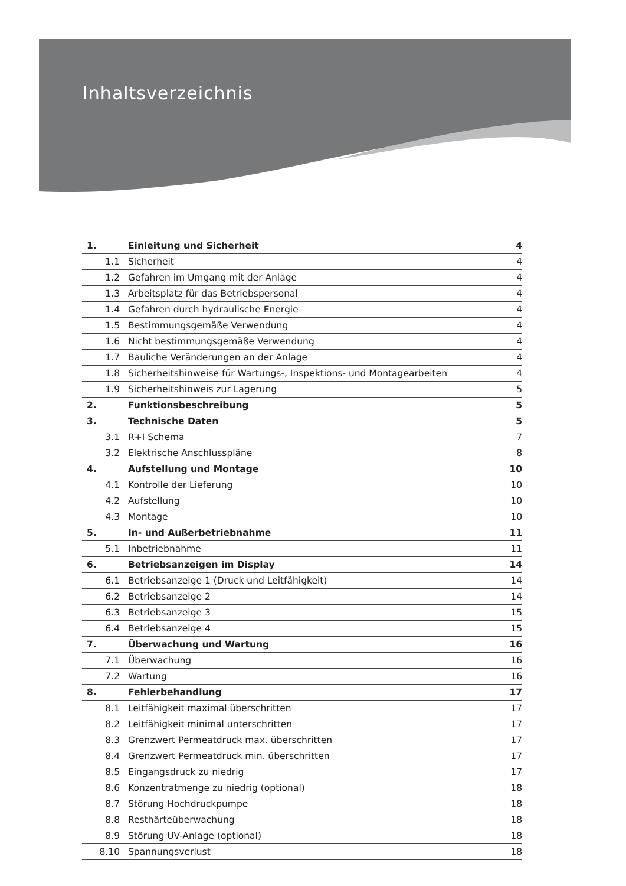Inhaltsverzeichnis
| 1. | Einleitung und Sicherheit | 4 |
| 1.1 | Sicherheit | 4 |
| 1.2 | Gefahren im Umgang mit der Anlage | 4 |
| 1.3 | Arbeitsplatz für das Betriebspersonal | 4 |
| 1.4 | Gefahren durch hydraulische Energie | 4 |
| 1.5 | Bestimmungsgemäße Verwendung | 4 |
| 1.6 | Nicht bestimmungsgemäße Verwendung | 4 |
| 1.7 | Bauliche Veränderungen an der Anlage | 4 |
| 1.8 | Sicherheitshinweise für Wartungs-, Inspektions- und Montagearbeiten | 4 |
| 1.9 | Sicherheitshinweis zur Lagerung | 5 |
| 2. | Funktionsbeschreibung | 5 |
| 3. | Technische Daten | 5 |
| 3.1 | R+I Schema | 7 |
| 3.2 | Elektrische Anschlusspläne | 8 |
| 4. | Aufstellung und Montage | 10 |
| 4.1 | Kontrolle der Lieferung | 10 |
| 4.2 | Aufstellung | 10 |
| 4.3 | Montage | 10 |
| 5. | In- und Außerbetriebnahme | 11 |
| 5.1 | Inbetriebnahme | 11 |
| 6. | Betriebsanzeigen im Display | 14 |
| 6.1 | Betriebsanzeige 1 (Druck und Leitfähigkeit) | 14 |
| 6.2 | Betriebsanzeige 2 | 14 |
| 6.3 | Betriebsanzeige 3 | 15 |
| 6.4 | Betriebsanzeige 4 | 15 |
| 7. | Überwachung und Wartung | 16 |
| 7.1 | Überwachung | 16 |
| 7.2 | Wartung | 16 |
| 8. | Fehlerbehandlung | 17 |
| 8.1 | Leitfähigkeit maximal überschritten | 17 |
| 8.2 | Leitfähigkeit minimal unterschritten | 17 |
| 8.3 | Grenzwert Permeatdruck max. überschritten | 17 |
| 8.4 | Grenzwert Permeatdruck min. überschritten | 17 |
| 8.5 | Eingangsdruck zu niedrig | 17 |
| 8.6 | Konzentratmenge zu niedrig (optional) | 18 |
| 8.7 | Störung Hochdruckpumpe | 18 |
| 8.8 | Resthärteüberwachung | 18 |
| 8.9 | Störung UV-Anlage (optional) | 18 |
| 8.10 | Spannungsverlust | 18 |